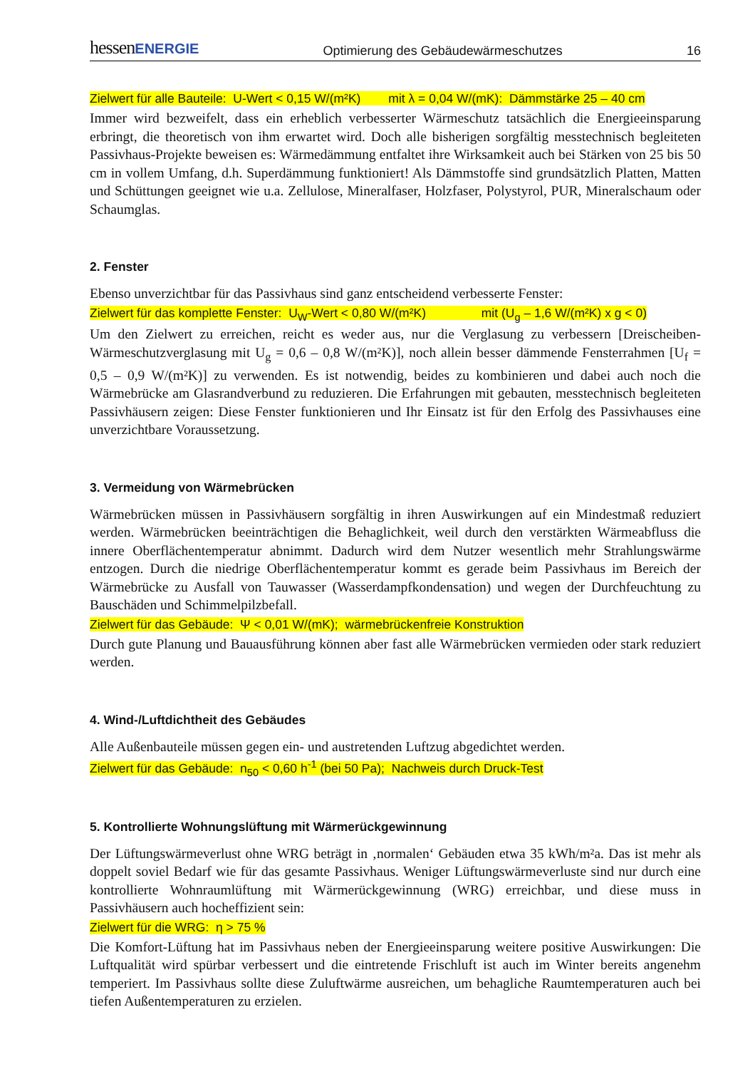hessenENERGIE Optimierung des Gebäudewärmeschutzes 16
Zielwert für alle Bauteile: U-Wert < 0,15 W/(m²K) mit λ = 0,04 W/(mK): Dämmstärke 25 – 40 cm
Immer wird bezweifelt, dass ein erheblich verbesserter Wärmeschutz tatsächlich die Energieeinsparung erbringt, die theoretisch von ihm erwartet wird. Doch alle bisherigen sorgfältig messtechnisch begleiteten Passivhaus-Projekte beweisen es: Wärmedämmung entfaltet ihre Wirksamkeit auch bei Stärken von 25 bis 50 cm in vollem Umfang, d.h. Superdämmung funktioniert! Als Dämmstoffe sind grundsätzlich Platten, Matten und Schüttungen geeignet wie u.a. Zellulose, Mineralfaser, Holzfaser, Polystyrol, PUR, Mineralschaum oder Schaumglas.
2. Fenster
Ebenso unverzichtbar für das Passivhaus sind ganz entscheidend verbesserte Fenster:
Zielwert für das komplette Fenster: U<sub>W</sub>-Wert < 0,80 W/(m²K) mit (U<sub>g</sub> – 1,6 W/(m²K) x g < 0)
Um den Zielwert zu erreichen, reicht es weder aus, nur die Verglasung zu verbessern [Dreischeiben-Wärmeschutzverglasung mit U<sub>g</sub> = 0,6 – 0,8 W/(m²K)], noch allein besser dämmende Fensterrahmen [U<sub>f</sub> = 0,5 – 0,9 W/(m²K)] zu verwenden. Es ist notwendig, beides zu kombinieren und dabei auch noch die Wärmebrücke am Glasrandverbund zu reduzieren. Die Erfahrungen mit gebauten, messtechnisch begleiteten Passivhäusern zeigen: Diese Fenster funktionieren und Ihr Einsatz ist für den Erfolg des Passivhauses eine unverzichtbare Voraussetzung.
3. Vermeidung von Wärmebrücken
Wärmebrücken müssen in Passivhäusern sorgfältig in ihren Auswirkungen auf ein Mindestmaß reduziert werden. Wärmebrücken beeinträchtigen die Behaglichkeit, weil durch den verstärkten Wärmeabfluss die innere Oberflächentemperatur abnimmt. Dadurch wird dem Nutzer wesentlich mehr Strahlungswärme entzogen. Durch die niedrige Oberflächentemperatur kommt es gerade beim Passivhaus im Bereich der Wärmebrücke zu Ausfall von Tauwasser (Wasserdampfkondensation) und wegen der Durchfeuchtung zu Bauschäden und Schimmelpilzbefall.
Zielwert für das Gebäude: Ψ < 0,01 W/(mK); wärmebrückenfreie Konstruktion
Durch gute Planung und Bauausführung können aber fast alle Wärmebrücken vermieden oder stark reduziert werden.
4. Wind-/Luftdichtheit des Gebäudes
Alle Außenbauteile müssen gegen ein- und austretenden Luftzug abgedichtet werden.
Zielwert für das Gebäude: n<sub>50</sub> < 0,60 h<sup>-1</sup> (bei 50 Pa); Nachweis durch Druck-Test
5. Kontrollierte Wohnungslüftung mit Wärmerückgewinnung
Der Lüftungswärmeverlust ohne WRG beträgt in ‚normalen‘ Gebäuden etwa 35 kWh/m²a. Das ist mehr als doppelt soviel Bedarf wie für das gesamte Passivhaus. Weniger Lüftungswärmeverluste sind nur durch eine kontrollierte Wohnraumlüftung mit Wärmerückgewinnung (WRG) erreichbar, und diese muss in Passivhäusern auch hocheffizient sein:
Zielwert für die WRG: η > 75 %
Die Komfort-Lüftung hat im Passivhaus neben der Energieeinsparung weitere positive Auswirkungen: Die Luftqualität wird spürbar verbessert und die eintretende Frischluft ist auch im Winter bereits angenehm temperiert. Im Passivhaus sollte diese Zuluftwärme ausreichen, um behagliche Raumtemperaturen auch bei tiefen Außentemperaturen zu erzielen.